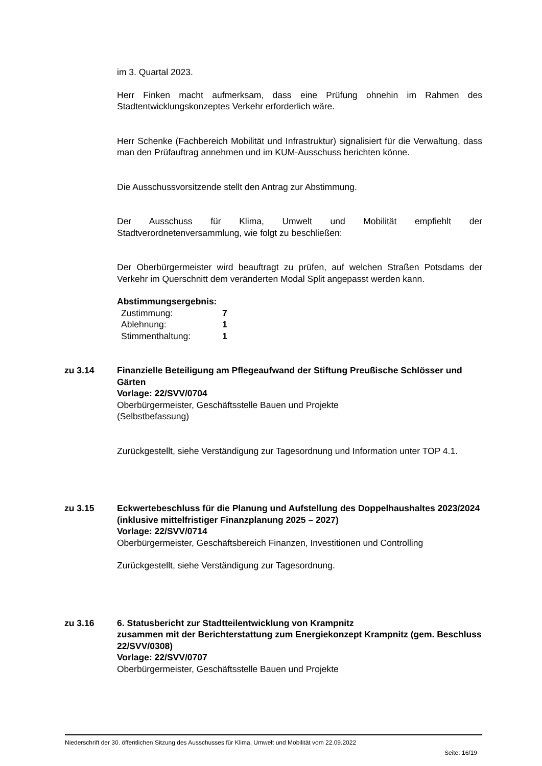im 3. Quartal 2023.
Herr Finken macht aufmerksam, dass eine Prüfung ohnehin im Rahmen des Stadtentwicklungskonzeptes Verkehr erforderlich wäre.
Herr Schenke (Fachbereich Mobilität und Infrastruktur) signalisiert für die Verwaltung, dass man den Prüfauftrag annehmen und im KUM-Ausschuss berichten könne.
Die Ausschussvorsitzende stellt den Antrag zur Abstimmung.
Der Ausschuss für Klima, Umwelt und Mobilität empfiehlt der
Stadtverordnetenversammlung, wie folgt zu beschließen:
Der Oberbürgermeister wird beauftragt zu prüfen, auf welchen Straßen Potsdams der Verkehr im Querschnitt dem veränderten Modal Split angepasst werden kann.
Abstimmungsergebnis:
| Zustimmung: | 7 |
| Ablehnung: | 1 |
| Stimmenthaltung: | 1 |
zu 3.14 Finanzielle Beteiligung am Pflegeaufwand der Stiftung Preußische Schlösser und Gärten
Vorlage: 22/SVV/0704
Oberbürgermeister, Geschäftsstelle Bauen und Projekte
(Selbstbefassung)
Zurückgestellt, siehe Verständigung zur Tagesordnung und Information unter TOP 4.1.
zu 3.15 Eckwertebeschluss für die Planung und Aufstellung des Doppelhaushaltes 2023/2024 (inklusive mittelfristiger Finanzplanung 2025 – 2027)
Vorlage: 22/SVV/0714
Oberbürgermeister, Geschäftsbereich Finanzen, Investitionen und Controlling
Zurückgestellt, siehe Verständigung zur Tagesordnung.
zu 3.16 6. Statusbericht zur Stadtteilentwicklung von Krampnitz
zusammen mit der Berichterstattung zum Energiekonzept Krampnitz (gem. Beschluss 22/SVV/0308)
Vorlage: 22/SVV/0707
Oberbürgermeister, Geschäftsstelle Bauen und Projekte
Niederschrift der 30. öffentlichen Sitzung des Ausschusses für Klima, Umwelt und Mobilität vom 22.09.2022
Seite: 16/19